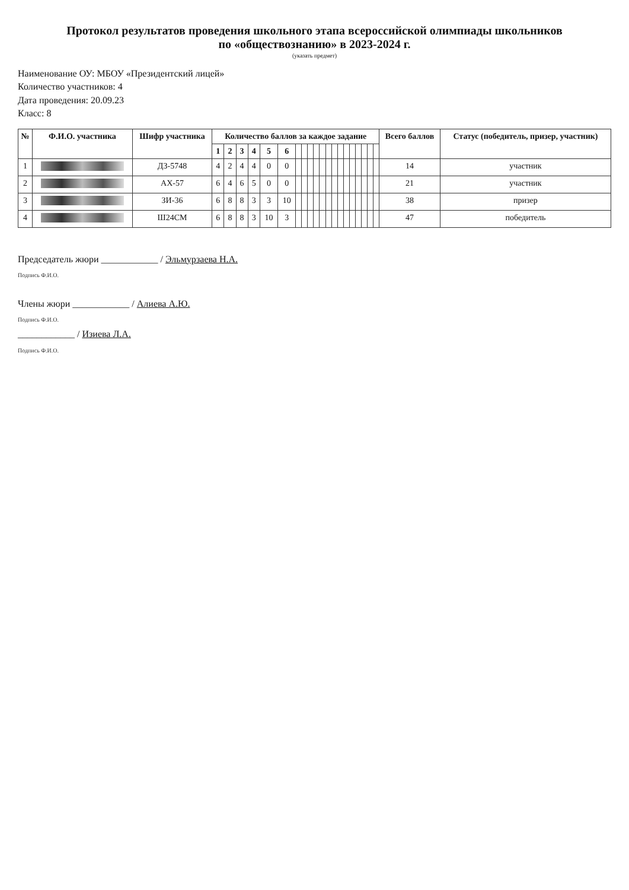Протокол результатов проведения школьного этапа всероссийской олимпиады школьников
по «обществознанию» в 2023-2024 г.
(указать предмет)
Наименование ОУ: МБОУ «Президентский лицей»
Количество участников: 4
Дата проведения: 20.09.23
Класс: 8
| № | Ф.И.О. участника | Шифр участника | Количество баллов за каждое задание | | | | | | | | | | | | | | | | | | | | Всего баллов | Статус (победитель, призер, участник) |
| --- | --- | --- | --- | --- | --- | --- | --- | --- | --- | --- | --- | --- | --- | --- | --- | --- | --- | --- | --- | --- | --- | --- | --- | --- |
| | | | 1 | 2 | 3 | 4 | 5 | 6 | | | | | | | | | | | | | | | | |
| 1 | | ДЗ-5748 | 4 | 2 | 4 | 4 | 0 | 0 | | | | | | | | | | | | | | | 14 | участник |
| 2 | | АХ-57 | 6 | 4 | 6 | 5 | 0 | 0 | | | | | | | | | | | | | | | 21 | участник |
| 3 | | ЗИ-36 | 6 | 8 | 8 | 3 | 3 | 10 | | | | | | | | | | | | | | | 38 | призер |
| 4 | | Ш24СМ | 6 | 8 | 8 | 3 | 10 | 3 | | | | | | | | | | | | | | | 47 | победитель |
Председатель жюри ____________ / Эльмурзаева Н.А.
Подпись Ф.И.О.
Члены жюри ____________ / Алиева А.Ю.
Подпись Ф.И.О.
____________ / Изиева Л.А.
Подпись Ф.И.О.